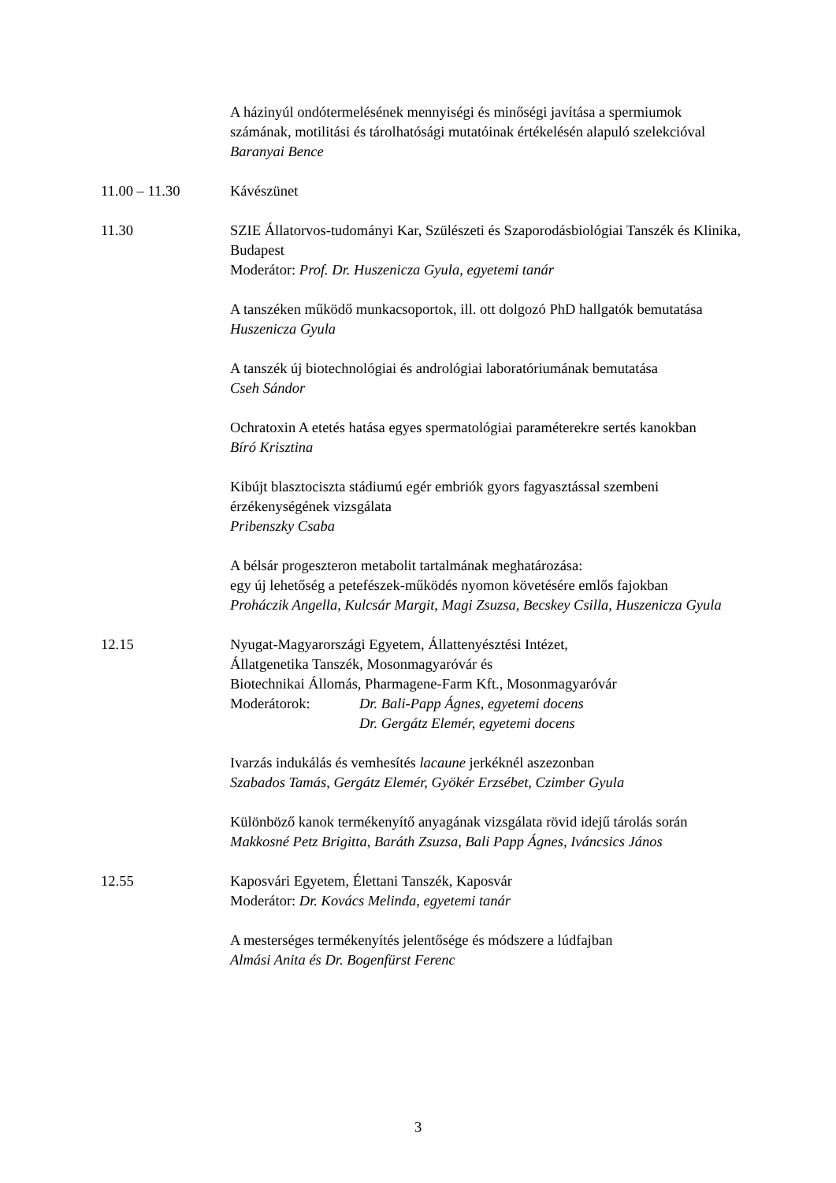A házinyúl ondótermelésének mennyiségi és minőségi javítása a spermiumok számának, motilitási és tárolhatósági mutatóinak értékelésén alapuló szelekcióval
Baranyai Bence
11.00 – 11.30 Kávészünet
11.30 SZIE Állatorvos-tudományi Kar, Szülészeti és Szaporodásbiológiai Tanszék és Klinika, Budapest
Moderátor: Prof. Dr. Huszenicza Gyula, egyetemi tanár
A tanszéken működő munkacsoportok, ill. ott dolgozó PhD hallgatók bemutatása
Huszenicza Gyula
A tanszék új biotechnológiai és andrológiai laboratóriumának bemutatása
Cseh Sándor
Ochratoxin A etetés hatása egyes spermatológiai paraméterekre sertés kanokban
Bíró Krisztina
Kibújt blasztociszta stádiumú egér embriók gyors fagyasztással szembeni érzékenységének vizsgálata
Pribenszky Csaba
A bélsár progeszteron metabolit tartalmának meghatározása:
egy új lehetőség a petefészek-működés nyomon követésére emlős fajokban
Proháczik Angella, Kulcsár Margit, Magi Zsuzsa, Becskey Csilla, Huszenicza Gyula
12.15 Nyugat-Magyarországi Egyetem, Állattenyésztési Intézet,
Állatgenetika Tanszék, Mosonmagyaróvár és
Biotechnikai Állomás, Pharmagene-Farm Kft., Mosonmagyaróvár
Moderátorok: Dr. Bali-Papp Ágnes, egyetemi docens
Dr. Gergátz Elemér, egyetemi docens
Ivarzás indukálás és vemhesítés lacaune jerkéknél aszezonban
Szabados Tamás, Gergátz Elemér, Gyökér Erzsébet, Czimber Gyula
Különböző kanok termékenyítő anyagának vizsgálata rövid idejű tárolás során
Makkosné Petz Brigitta, Baráth Zsuzsa, Bali Papp Ágnes, Iváncsics János
12.55 Kaposvári Egyetem, Élettani Tanszék, Kaposvár
Moderátor: Dr. Kovács Melinda, egyetemi tanár
A mesterséges termékenyítés jelentősége és módszere a lúdfajban
Almási Anita és Dr. Bogenfürst Ferenc
3